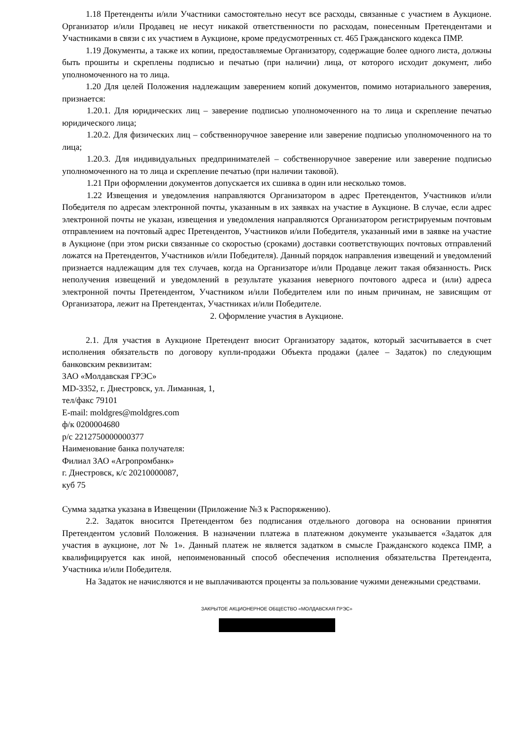1.18 Претенденты и/или Участники самостоятельно несут все расходы, связанные с участием в Аукционе. Организатор и/или Продавец не несут никакой ответственности по расходам, понесенным Претендентами и Участниками в связи с их участием в Аукционе, кроме предусмотренных ст. 465 Гражданского кодекса ПМР.
1.19 Документы, а также их копии, предоставляемые Организатору, содержащие более одного листа, должны быть прошиты и скреплены подписью и печатью (при наличии) лица, от которого исходит документ, либо уполномоченного на то лица.
1.20 Для целей Положения надлежащим заверением копий документов, помимо нотариального заверения, признается:
1.20.1. Для юридических лиц – заверение подписью уполномоченного на то лица и скрепление печатью юридического лица;
1.20.2. Для физических лиц – собственноручное заверение или заверение подписью уполномоченного на то лица;
1.20.3. Для индивидуальных предпринимателей – собственноручное заверение или заверение подписью уполномоченного на то лица и скрепление печатью (при наличии таковой).
1.21 При оформлении документов допускается их сшивка в один или несколько томов.
1.22 Извещения и уведомления направляются Организатором в адрес Претендентов, Участников и/или Победителя по адресам электронной почты, указанным в их заявках на участие в Аукционе. В случае, если адрес электронной почты не указан, извещения и уведомления направляются Организатором регистрируемым почтовым отправлением на почтовый адрес Претендентов, Участников и/или Победителя, указанный ими в заявке на участие в Аукционе (при этом риски связанные со скоростью (сроками) доставки соответствующих почтовых отправлений ложатся на Претендентов, Участников и/или Победителя). Данный порядок направления извещений и уведомлений признается надлежащим для тех случаев, когда на Организаторе и/или Продавце лежит такая обязанность. Риск неполучения извещений и уведомлений в результате указания неверного почтового адреса и (или) адреса электронной почты Претендентом, Участником и/или Победителем или по иным причинам, не зависящим от Организатора, лежит на Претендентах, Участниках и/или Победителе.
2. Оформление участия в Аукционе.
2.1. Для участия в Аукционе Претендент вносит Организатору задаток, который засчитывается в счет исполнения обязательств по договору купли-продажи Объекта продажи (далее – Задаток) по следующим банковским реквизитам:
ЗАО «Молдавская ГРЭС»
MD-3352, г. Днестровск, ул. Лиманная, 1,
тел/факс 79101
E-mail: moldgres@moldgres.com
ф/к 0200004680
р/с 2212750000000377
Наименование банка получателя:
Филиал ЗАО «Агропромбанк»
г. Днестровск, к/с 20210000087,
куб 75
Сумма задатка указана в Извещении (Приложение №3 к Распоряжению).
2.2. Задаток вносится Претендентом без подписания отдельного договора на основании принятия Претендентом условий Положения. В назначении платежа в платежном документе указывается «Задаток для участия в аукционе, лот № 1». Данный платеж не является задатком в смысле Гражданского кодекса ПМР, а квалифицируется как иной, непоименованный способ обеспечения исполнения обязательства Претендента, Участника и/или Победителя.
На Задаток не начисляются и не выплачиваются проценты за пользование чужими денежными средствами.
ЗАКРЫТОЕ АКЦИОНЕРНОЕ ОБЩЕСТВО «МОЛДАВСКАЯ ГРЭС»